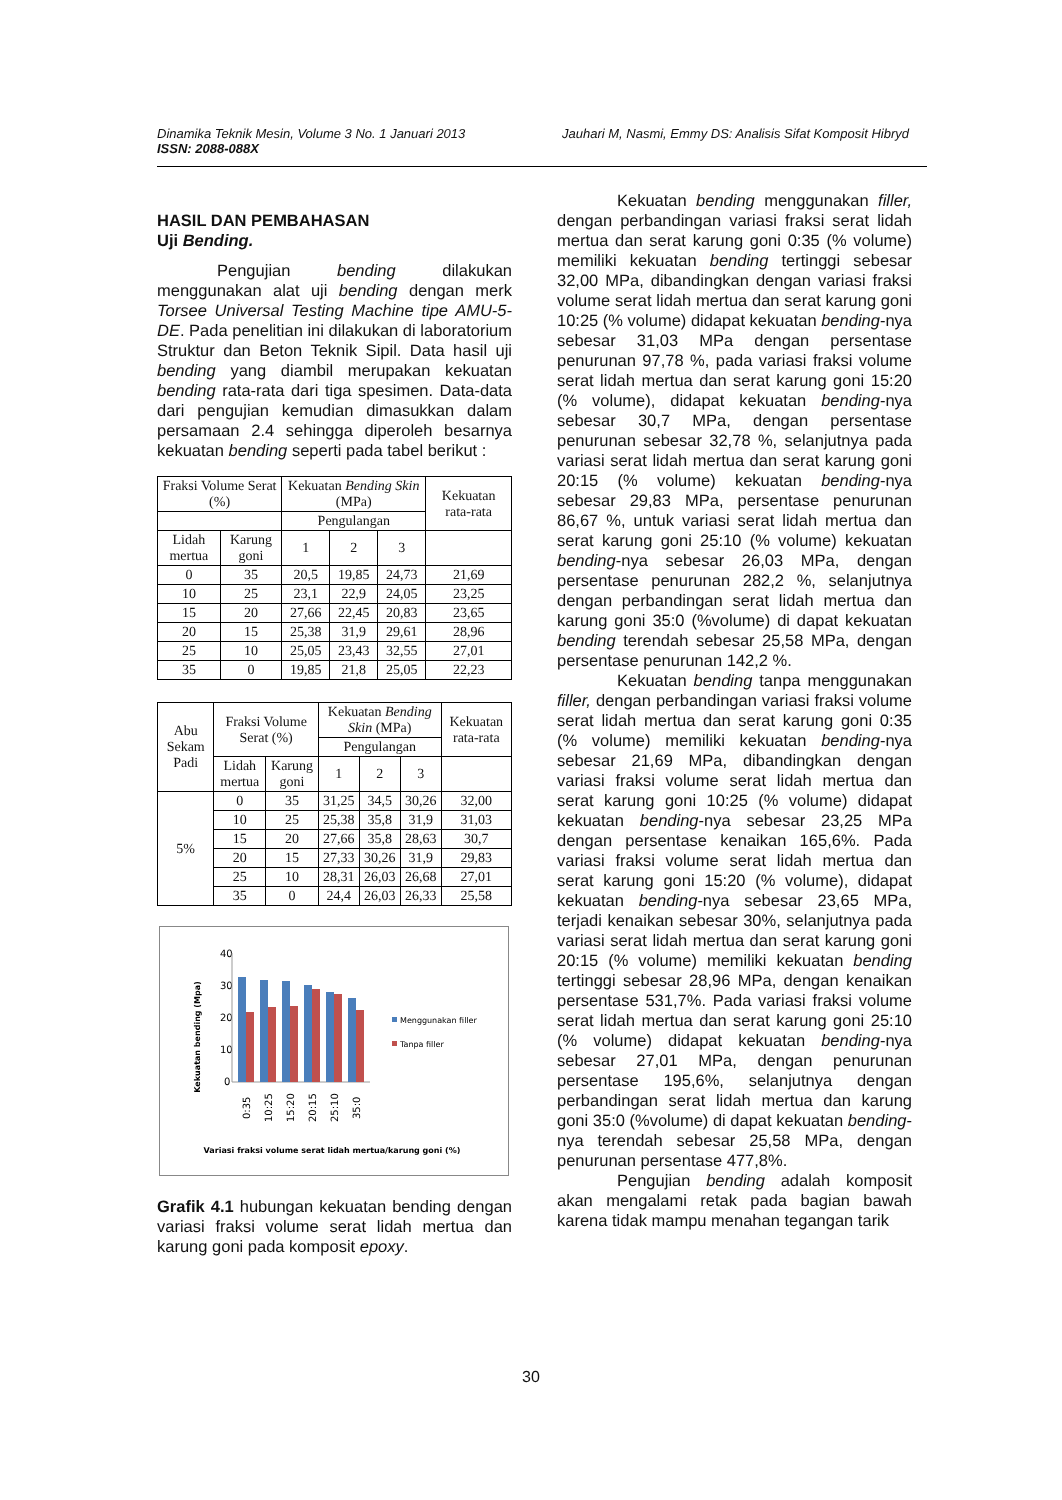Jauhari M, Nasmi, Emmy DS: Analisis Sifat Komposit Hibryd Dinamika Teknik Mesin, Volume 3 No. 1 Januari 2013
ISSN: 2088-088X
HASIL DAN PEMBAHASAN
Uji Bending.
Pengujian bending dilakukan menggunakan alat uji bending dengan merk Torsee Universal Testing Machine tipe AMU-5-DE. Pada penelitian ini dilakukan di laboratorium Struktur dan Beton Teknik Sipil. Data hasil uji bending yang diambil merupakan kekuatan bending rata-rata dari tiga spesimen. Data-data dari pengujian kemudian dimasukkan dalam persamaan 2.4 sehingga diperoleh besarnya kekuatan bending seperti pada tabel berikut :
| Fraksi Volume Serat (%) | | Kekuatan Bending Skin (MPa) | | | Kekuatan rata-rata |
| --- | --- | --- | --- | --- | --- |
| | | Pengulangan | | | |
| Lidah mertua | Karung goni | 1 | 2 | 3 | |
| 0 | 35 | 20,5 | 19,85 | 24,73 | 21,69 |
| 10 | 25 | 23,1 | 22,9 | 24,05 | 23,25 |
| 15 | 20 | 27,66 | 22,45 | 20,83 | 23,65 |
| 20 | 15 | 25,38 | 31,9 | 29,61 | 28,96 |
| 25 | 10 | 25,05 | 23,43 | 32,55 | 27,01 |
| 35 | 0 | 19,85 | 21,8 | 25,05 | 22,23 |
| Abu Sekam Padi | Fraksi Volume Serat (%) | | Kekuatan Bending Skin (MPa) | | | Kekuatan rata-rata |
| --- | --- | --- | --- | --- | --- | --- |
| | | | Pengulangan | | | |
| | Lidah mertua | Karung goni | 1 | 2 | 3 | |
| 5% | 0 | 35 | 31,25 | 34,5 | 30,26 | 32,00 |
| | 10 | 25 | 25,38 | 35,8 | 31,9 | 31,03 |
| | 15 | 20 | 27,66 | 35,8 | 28,63 | 30,7 |
| | 20 | 15 | 27,33 | 30,26 | 31,9 | 29,83 |
| | 25 | 10 | 28,31 | 26,03 | 26,68 | 27,01 |
| | 35 | 0 | 24,4 | 26,03 | 26,33 | 25,58 |
Kekuatan bending (Mpa)
40
30
20
10
0
0:35
10:25
15:20
20:15
25:10
35:0
Menggunakan filler
Tanpa filler
Variasi fraksi volume serat lidah mertua/karung goni (%)
Grafik 4.1 hubungan kekuatan bending dengan variasi fraksi volume serat lidah mertua dan karung goni pada komposit epoxy.
Kekuatan bending menggunakan filler, dengan perbandingan variasi fraksi serat lidah mertua dan serat karung goni 0:35 (% volume) memiliki kekuatan bending tertinggi sebesar 32,00 MPa, dibandingkan dengan variasi fraksi volume serat lidah mertua dan serat karung goni 10:25 (% volume) didapat kekuatan bending-nya sebesar 31,03 MPa dengan persentase penurunan 97,78 %, pada variasi fraksi volume serat lidah mertua dan serat karung goni 15:20 (% volume), didapat kekuatan bending-nya sebesar 30,7 MPa, dengan persentase penurunan sebesar 32,78 %, selanjutnya pada variasi serat lidah mertua dan serat karung goni 20:15 (% volume) kekuatan bending-nya sebesar 29,83 MPa, persentase penurunan 86,67 %, untuk variasi serat lidah mertua dan serat karung goni 25:10 (% volume) kekuatan bending-nya sebesar 26,03 MPa, dengan persentase penurunan 282,2 %, selanjutnya dengan perbandingan serat lidah mertua dan karung goni 35:0 (%volume) di dapat kekuatan bending terendah sebesar 25,58 MPa, dengan persentase penurunan 142,2 %.
Kekuatan bending tanpa menggunakan filler, dengan perbandingan variasi fraksi volume serat lidah mertua dan serat karung goni 0:35 (% volume) memiliki kekuatan bending-nya sebesar 21,69 MPa, dibandingkan dengan variasi fraksi volume serat lidah mertua dan serat karung goni 10:25 (% volume) didapat kekuatan bending-nya sebesar 23,25 MPa dengan persentase kenaikan 165,6%. Pada variasi fraksi volume serat lidah mertua dan serat karung goni 15:20 (% volume), didapat kekuatan bending-nya sebesar 23,65 MPa, terjadi kenaikan sebesar 30%, selanjutnya pada variasi serat lidah mertua dan serat karung goni 20:15 (% volume) memiliki kekuatan bending tertinggi sebesar 28,96 MPa, dengan kenaikan persentase 531,7%. Pada variasi fraksi volume serat lidah mertua dan serat karung goni 25:10 (% volume) didapat kekuatan bending-nya sebesar 27,01 MPa, dengan penurunan persentase 195,6%, selanjutnya dengan perbandingan serat lidah mertua dan karung goni 35:0 (%volume) di dapat kekuatan bending-nya terendah sebesar 25,58 MPa, dengan penurunan persentase 477,8%.
Pengujian bending adalah komposit akan mengalami retak pada bagian bawah karena tidak mampu menahan tegangan tarik
30